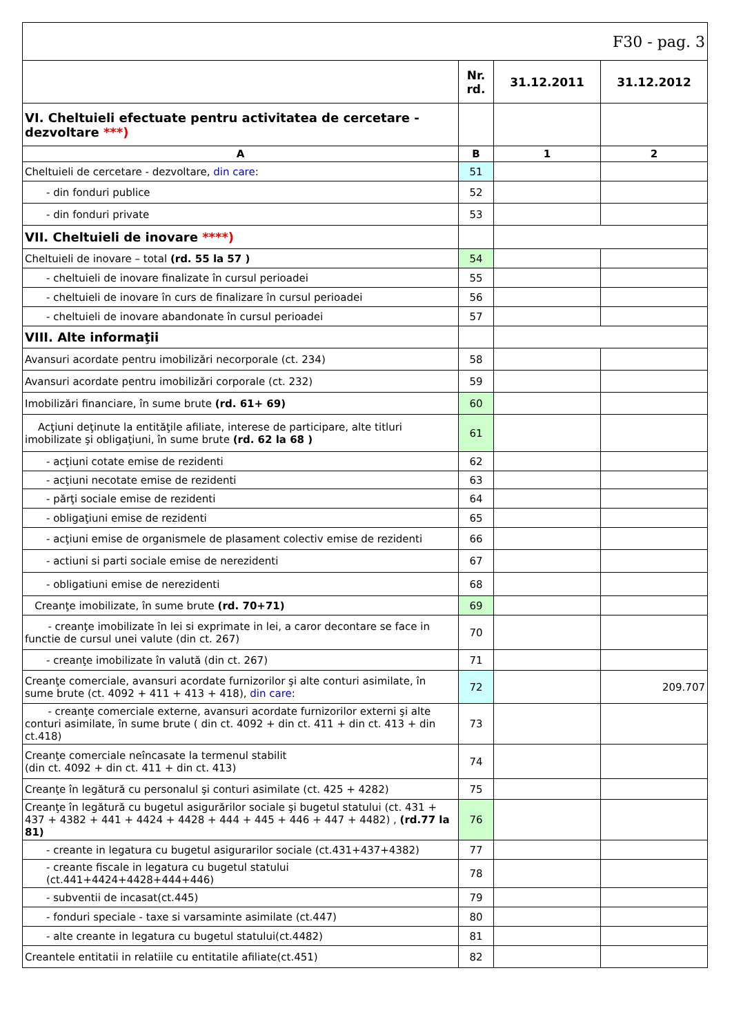| F30 - pag. 3 | | | |
| | Nr. rd. | 31.12.2011 | 31.12.2012 |
| VI. Cheltuieli efectuate pentru activitatea de cercetare - dezvoltare ***) | | | |
| A | B | 1 | 2 |
| Cheltuieli de cercetare - dezvoltare, din care : | 51 | | |
| - din fonduri publice | 52 | | |
| - din fonduri private | 53 | | |
| VII. Cheltuieli de inovare ****) | | | |
| Cheltuieli de inovare – total (rd. 55 la 57 ) | 54 | | |
| - cheltuieli de inovare finalizate în cursul perioadei | 55 | | |
| - cheltuieli de inovare în curs de finalizare în cursul perioadei | 56 | | |
| - cheltuieli de inovare abandonate în cursul perioadei | 57 | | |
| VIII. Alte informaţii | | | |
| Avansuri acordate pentru imobilizări necorporale (ct. 234) | 58 | | |
| Avansuri acordate pentru imobilizări corporale (ct. 232) | 59 | | |
| Imobilizări financiare, în sume brute (rd. 61+ 69) | 60 | | |
| Acţiuni deţinute la entităţile afiliate, interese de participare, alte titluri imobilizate şi obligaţiuni, în sume brute (rd. 62 la 68 ) | 61 | | |
| - acţiuni cotate emise de rezidenti | 62 | | |
| - acţiuni necotate emise de rezidenti | 63 | | |
| - părţi sociale emise de rezidenti | 64 | | |
| - obligaţiuni emise de rezidenti | 65 | | |
| - acţiuni emise de organismele de plasament colectiv emise de rezidenti | 66 | | |
| - actiuni si parti sociale emise de nerezidenti | 67 | | |
| - obligatiuni emise de nerezidenti | 68 | | |
| Creanţe imobilizate, în sume brute (rd. 70+71) | 69 | | |
| - creanţe imobilizate în lei si exprimate in lei, a caror decontare se face in functie de cursul unei valute (din ct. 267) | 70 | | |
| - creanţe imobilizate în valută (din ct. 267) | 71 | | |
| Creanţe comerciale, avansuri acordate furnizorilor şi alte conturi asimilate, în sume brute (ct. 4092 + 411 + 413 + 418), din care : | 72 | | 209.707 |
| - creanţe comerciale externe, avansuri acordate furnizorilor externi şi alte conturi asimilate, în sume brute ( din ct. 4092 + din ct. 411 + din ct. 413 + din ct.418) | 73 | | |
| Creanţe comerciale neîncasate la termenul stabilit (din ct. 4092 + din ct. 411 + din ct. 413) | 74 | | |
| Creanţe în legătură cu personalul şi conturi asimilate (ct. 425 + 4282) | 75 | | |
| Creanţe în legătură cu bugetul asigurărilor sociale şi bugetul statului (ct. 431 + 437 + 4382 + 441 + 4424 + 4428 + 444 + 445 + 446 + 447 + 4482) , (rd.77 la 81) | 76 | | |
| - creante in legatura cu bugetul asigurarilor sociale (ct.431+437+4382) | 77 | | |
| - creante fiscale in legatura cu bugetul statului (ct.441+4424+4428+444+446) | 78 | | |
| - subventii de incasat(ct.445) | 79 | | |
| - fonduri speciale - taxe si varsaminte asimilate (ct.447) | 80 | | |
| - alte creante in legatura cu bugetul statului(ct.4482) | 81 | | |
| Creantele entitatii in relatiile cu entitatile afiliate(ct.451) | 82 | | |